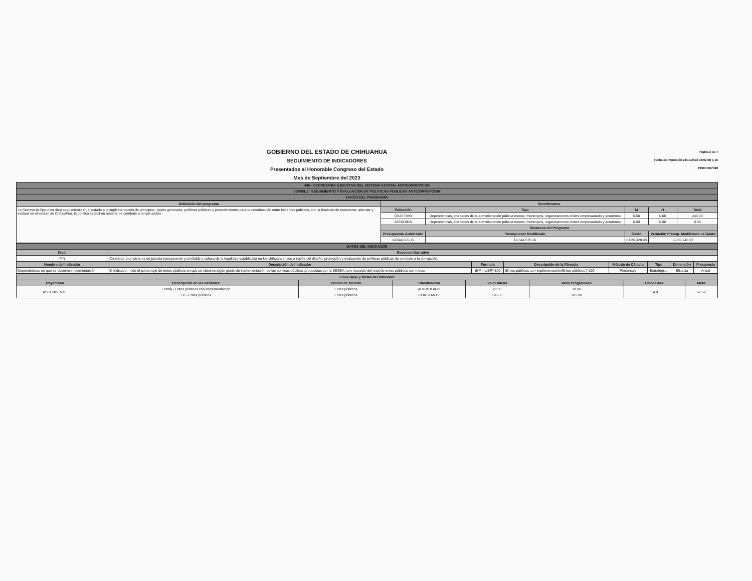GOBIERNO DEL ESTADO DE CHIHUAHUA
SEGUIMIENTO DE INDICADORES
Presentados al Honorable Congreso del Estado
Mes de Septiembre del 2023
Página 2 de 7
Fecha de Impresión 26/10/2023 02:02:58 p. m
PRBRREP368
| 445 - SECRETARIA EJECUTIVA DEL SISTEMA ESTATAL ANTICORRUPCION |
| 3O005L1 - SEGUIMIENTO Y EVALUACION DE POLITICAS PUBLICAS ANTICORRUPCION |
| DATOS DEL PROGRAMA |
| Definición del programa | Beneficiarios | | | | |
| --- | --- | --- | --- | --- | --- |
| La Secretaría Ejecutiva dará seguimiento en el estado a la implementación de principios, bases generales, políticas públicas y procedimientos para la coordinación entre los entes públicos, con la finalidad de establecer, articular y evaluar en el estado de Chihuahua, la política estatal en materia de combate a la corrupción. | Población | Tipo | M | H | Total |
| | OBJETIVO | Dependencias, entidades de la administración pública estatal, municipios, organizaciones civiles empresariado y academia | 0.00 | 0.00 | 243.00 |
| | ATENDIDA | Dependencias, entidades de la administración pública estatal, municipios, organizaciones civiles empresariado y academia | 0.00 | 0.00 | 0.00 |
| | Recursos del Programa | | | | |
| | Presupuesto Autorizado | Presupuesto Modificado | Gasto | Variación Presup. Modificado vs Gasto | |
| | 14,544,576.16 | 14,544,576.16 | 8,635,328.03 | 5,909,248.13 | |
| DATOS DEL INDICADOR | | | | | | | |
| Nivel | Resumen Narrativo | | | | | | |
| FIN | Contribuir a un sistema de justicia transparente y confiable y cultura de la legalidad establecida en los chihuahuenses a través del diseño, promoción y evaluación de políticas públicas de combate a la corrupción. | | | | | | |
| Nombre del Indicador | Descripción del Indicador | Fórmula | Descripción de la Fórmula | Método de Cálculo | Tipo | Dimensión | Frecuencia |
| Dependencias en que se observa implementación | El indicador mide el porcentaje de entes públicos en que se observa algún grado de implementación de las políticas públicas propuestas por la SESEA, con respecto del total de entes públicos con metas | (EPimp/EP)*100 | (Entes públicos con implementación/Entes públicos )*100 | Porcentaje | Estratégico | Eficacia | Anual |
| Línea Base y Metas del Indicador | | | | | | | |
| --- | --- | --- | --- | --- | --- | --- | --- |
| Trayectoria | Descripción de las Variables | Unidad de Medida | Clasificación | Valor Inicial | Valor Programado | Línea Base | Meta |
| ASCENDENTE | EPimp - Entes públicos con implementación | Entes públicos | ACUMULADO | 29.00 | 38.00 | 14.8 | 37.62 |
| | EP - Entes públicos | Entes públicos | CONSTANTE | 196.00 | 101.00 | | |